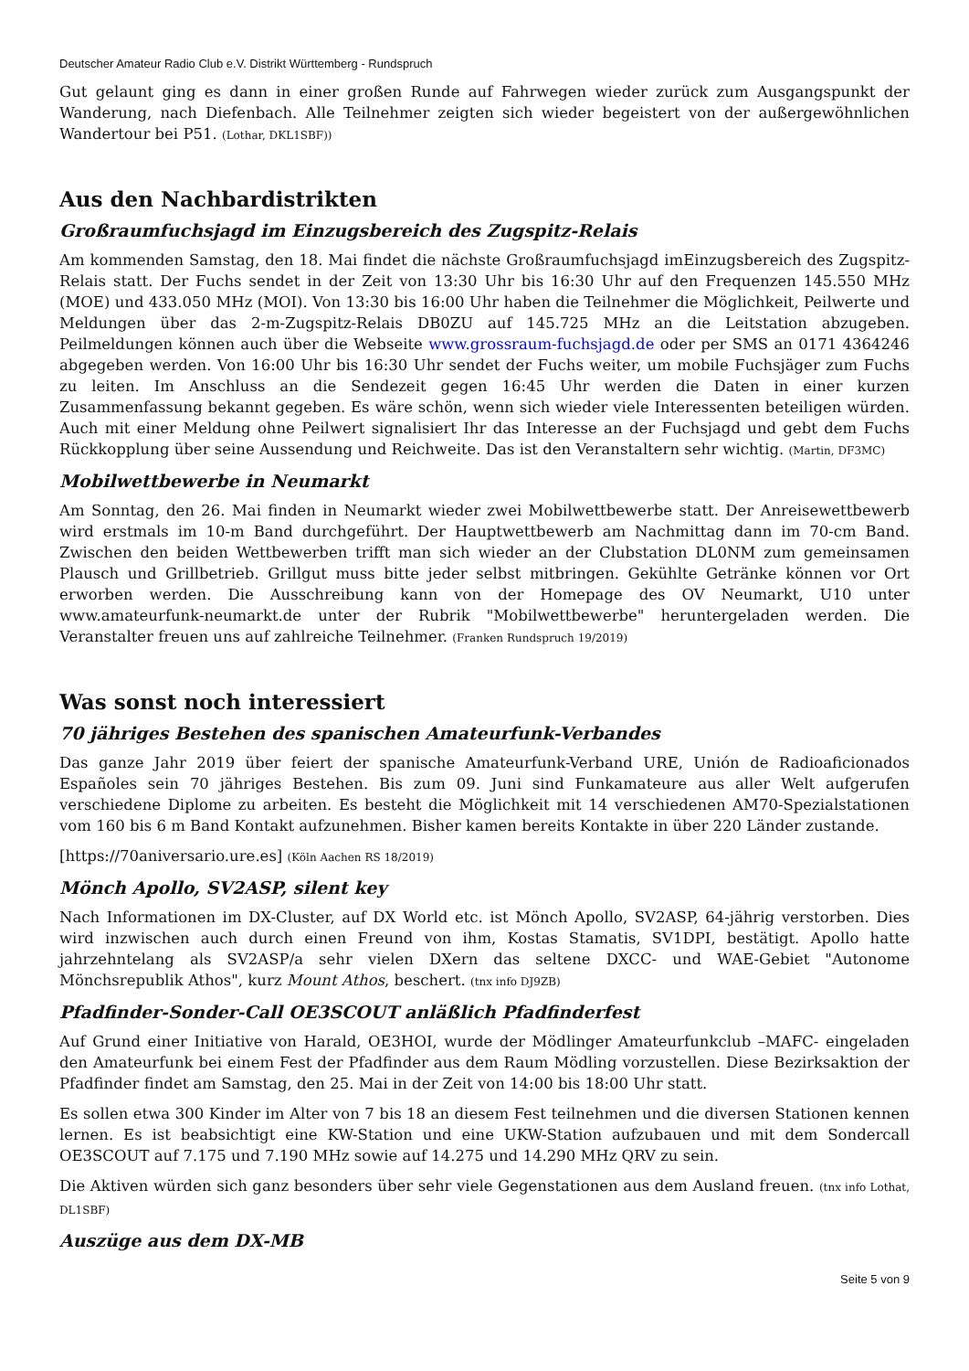Deutscher Amateur Radio Club e.V. Distrikt Württemberg - Rundspruch
Gut gelaunt ging es dann in einer großen Runde auf Fahrwegen wieder zurück zum Ausgangspunkt der Wanderung, nach Diefenbach. Alle Teilnehmer zeigten sich wieder begeistert von der außergewöhnlichen Wandertour bei P51. (Lothar, DKL1SBF))
Aus den Nachbardistrikten
Großraumfuchsjagd im Einzugsbereich des Zugspitz-Relais
Am kommenden Samstag, den 18. Mai findet die nächste Großraumfuchsjagd imEinzugsbereich des Zugspitz-Relais statt. Der Fuchs sendet in der Zeit von 13:30 Uhr bis 16:30 Uhr auf den Frequenzen 145.550 MHz (MOE) und 433.050 MHz (MOI). Von 13:30 bis 16:00 Uhr haben die Teilnehmer die Möglichkeit, Peilwerte und Meldungen über das 2-m-Zugspitz-Relais DB0ZU auf 145.725 MHz an die Leitstation abzugeben. Peilmeldungen können auch über die Webseite www.grossraum-fuchsjagd.de oder per SMS an 0171 4364246 abgegeben werden. Von 16:00 Uhr bis 16:30 Uhr sendet der Fuchs weiter, um mobile Fuchsjäger zum Fuchs zu leiten. Im Anschluss an die Sendezeit gegen 16:45 Uhr werden die Daten in einer kurzen Zusammenfassung bekannt gegeben. Es wäre schön, wenn sich wieder viele Interessenten beteiligen würden. Auch mit einer Meldung ohne Peilwert signalisiert Ihr das Interesse an der Fuchsjagd und gebt dem Fuchs Rückkopplung über seine Aussendung und Reichweite. Das ist den Veranstaltern sehr wichtig. (Martin, DF3MC)
Mobilwettbewerbe in Neumarkt
Am Sonntag, den 26. Mai finden in Neumarkt wieder zwei Mobilwettbewerbe statt. Der Anreisewettbewerb wird erstmals im 10-m Band durchgeführt. Der Hauptwettbewerb am Nachmittag dann im 70-cm Band. Zwischen den beiden Wettbewerben trifft man sich wieder an der Clubstation DL0NM zum gemeinsamen Plausch und Grillbetrieb. Grillgut muss bitte jeder selbst mitbringen. Gekühlte Getränke können vor Ort erworben werden. Die Ausschreibung kann von der Homepage des OV Neumarkt, U10 unter www.amateurfunk-neumarkt.de unter der Rubrik "Mobilwettbewerbe" heruntergeladen werden. Die Veranstalter freuen uns auf zahlreiche Teilnehmer. (Franken Rundspruch 19/2019)
Was sonst noch interessiert
70 jähriges Bestehen des spanischen Amateurfunk-Verbandes
Das ganze Jahr 2019 über feiert der spanische Amateurfunk-Verband URE, Unión de Radioaficionados Españoles sein 70 jähriges Bestehen. Bis zum 09. Juni sind Funkamateure aus aller Welt aufgerufen verschiedene Diplome zu arbeiten. Es besteht die Möglichkeit mit 14 verschiedenen AM70-Spezialstationen vom 160 bis 6 m Band Kontakt aufzunehmen. Bisher kamen bereits Kontakte in über 220 Länder zustande.
[https://70aniversario.ure.es] (Köln Aachen RS 18/2019)
Mönch Apollo, SV2ASP, silent key
Nach Informationen im DX-Cluster, auf DX World etc. ist Mönch Apollo, SV2ASP, 64-jährig verstorben. Dies wird inzwischen auch durch einen Freund von ihm, Kostas Stamatis, SV1DPI, bestätigt. Apollo hatte jahrzehntelang als SV2ASP/a sehr vielen DXern das seltene DXCC- und WAE-Gebiet "Autonome Mönchsrepublik Athos", kurz Mount Athos, beschert. (tnx info DJ9ZB)
Pfadfinder-Sonder-Call OE3SCOUT anläßlich Pfadfinderfest
Auf Grund einer Initiative von Harald, OE3HOI, wurde der Mödlinger Amateurfunkclub –MAFC- eingeladen den Amateurfunk bei einem Fest der Pfadfinder aus dem Raum Mödling vorzustellen. Diese Bezirksaktion der Pfadfinder findet am Samstag, den 25. Mai in der Zeit von 14:00 bis 18:00 Uhr statt.
Es sollen etwa 300 Kinder im Alter von 7 bis 18 an diesem Fest teilnehmen und die diversen Stationen kennen lernen. Es ist beabsichtigt eine KW-Station und eine UKW-Station aufzubauen und mit dem Sondercall OE3SCOUT auf 7.175 und 7.190 MHz sowie auf 14.275 und 14.290 MHz QRV zu sein.
Die Aktiven würden sich ganz besonders über sehr viele Gegenstationen aus dem Ausland freuen. (tnx info Lothat, DL1SBF)
Auszüge aus dem DX-MB
Seite 5 von 9